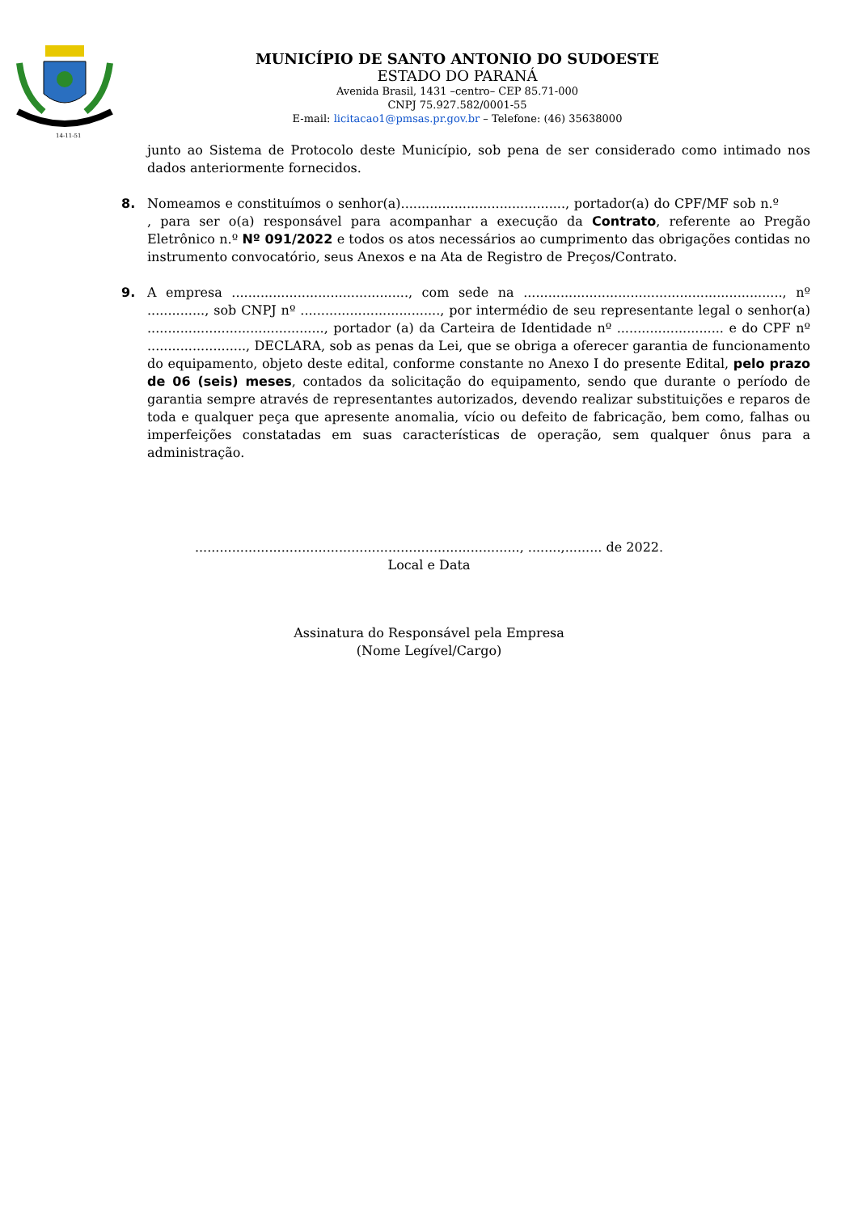14-11-51
MUNICÍPIO DE SANTO ANTONIO DO SUDOESTE
ESTADO DO PARANÁ
Avenida Brasil, 1431 –centro– CEP 85.71-000
CNPJ 75.927.582/0001-55
E-mail: licitacao1@pmsas.pr.gov.br – Telefone: (46) 35638000
junto ao Sistema de Protocolo deste Município, sob pena de ser considerado como intimado nos dados anteriormente fornecidos.
8. Nomeamos e constituímos o senhor(a)........................................, portador(a) do CPF/MF sob n.º , para ser o(a) responsável para acompanhar a execução da Contrato, referente ao Pregão Eletrônico n.º Nº 091/2022 e todos os atos necessários ao cumprimento das obrigações contidas no instrumento convocatório, seus Anexos e na Ata de Registro de Preços/Contrato.
9. A empresa ..........................................., com sede na ..............................................................., nº .............., sob CNPJ nº .................................., por intermédio de seu representante legal o senhor(a) ..........................................., portador (a) da Carteira de Identidade nº .......................... e do CPF nº ........................, DECLARA, sob as penas da Lei, que se obriga a oferecer garantia de funcionamento do equipamento, objeto deste edital, conforme constante no Anexo I do presente Edital, pelo prazo de 06 (seis) meses, contados da solicitação do equipamento, sendo que durante o período de garantia sempre através de representantes autorizados, devendo realizar substituições e reparos de toda e qualquer peça que apresente anomalia, vício ou defeito de fabricação, bem como, falhas ou imperfeições constatadas em suas características de operação, sem qualquer ônus para a administração.
..............................................................................., ........,......... de 2022.
Local e Data
Assinatura do Responsável pela Empresa
(Nome Legível/Cargo)